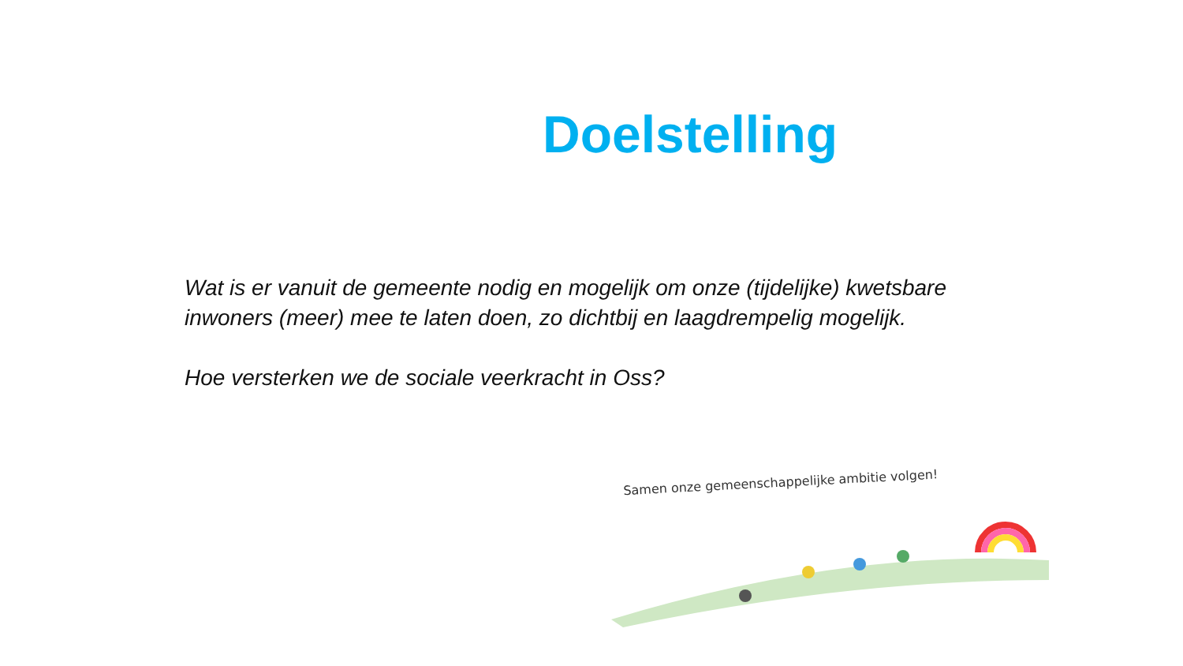Doelstelling
Wat is er vanuit de gemeente nodig en mogelijk om onze (tijdelijke) kwetsbare inwoners (meer) mee te laten doen, zo dichtbij en laagdrempelig mogelijk.
Hoe versterken we de sociale veerkracht in Oss?
Samen onze gemeenschappelijke ambitie volgen!